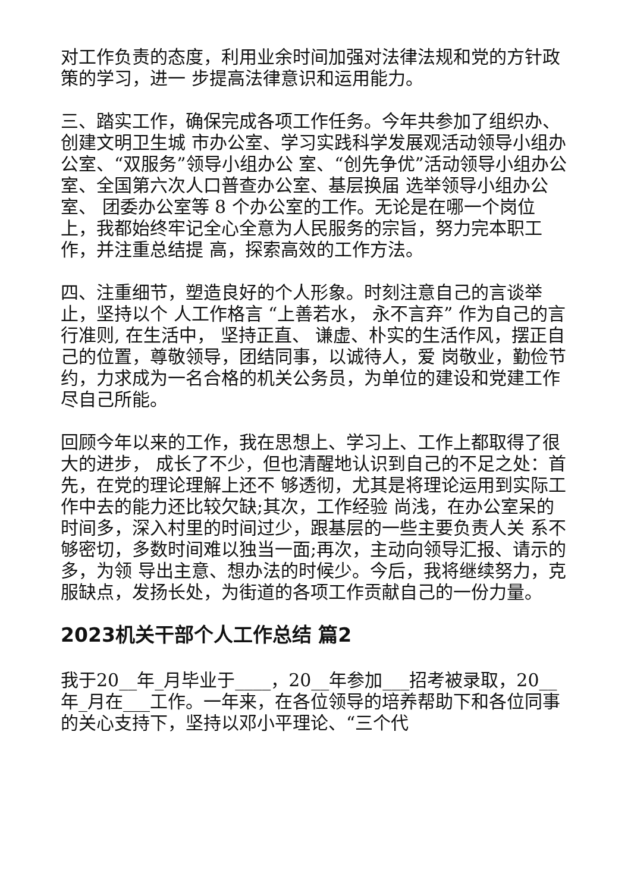对工作负责的态度，利用业余时间加强对法律法规和党的方针政策的学习，进一 步提高法律意识和运用能力。
三、踏实工作，确保完成各项工作任务。今年共参加了组织办、创建文明卫生城 市办公室、学习实践科学发展观活动领导小组办公室、“双服务”领导小组办公 室、“创先争优”活动领导小组办公室、全国第六次人口普查办公室、基层换届 选举领导小组办公室、 团委办公室等 8 个办公室的工作。无论是在哪一个岗位 上，我都始终牢记全心全意为人民服务的宗旨，努力完本职工作，并注重总结提 高，探索高效的工作方法。
四、注重细节，塑造良好的个人形象。时刻注意自己的言谈举止，坚持以个 人工作格言 “上善若水， 永不言弃” 作为自己的言行准则, 在生活中， 坚持正直、 谦虚、朴实的生活作风，摆正自己的位置，尊敬领导，团结同事，以诚待人，爱 岗敬业，勤俭节约，力求成为一名合格的机关公务员，为单位的建设和党建工作 尽自己所能。
回顾今年以来的工作，我在思想上、学习上、工作上都取得了很大的进步， 成长了不少，但也清醒地认识到自己的不足之处：首先，在党的理论理解上还不 够透彻，尤其是将理论运用到实际工作中去的能力还比较欠缺;其次，工作经验 尚浅，在办公室呆的时间多，深入村里的时间过少，跟基层的一些主要负责人关 系不够密切，多数时间难以独当一面;再次，主动向领导汇报、请示的多，为领 导出主意、想办法的时候少。今后，我将继续努力，克服缺点，发扬长处，为街道的各项工作贡献自己的一份力量。
2023机关干部个人工作总结 篇2
我于20__年_月毕业于____，20__年参加___招考被录取，20__年_月在___工作。一年来，在各位领导的培养帮助下和各位同事的关心支持下，坚持以邓小平理论、“三个代